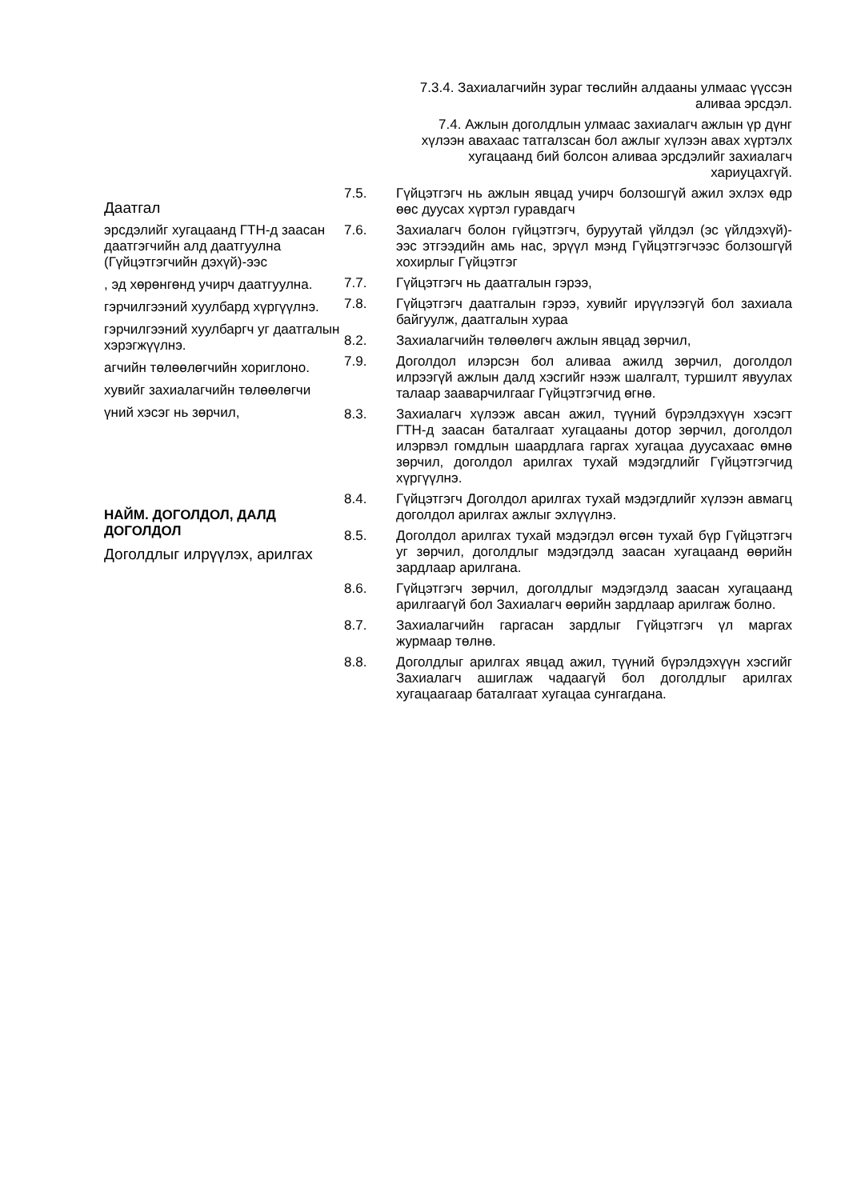Даатгал
эрсдэлийг хугацаанд ГТН-д заасан даатгэгчийн алд даатгуулна (Гүйцэтгэгчийн дэхүй)-ээс
, эд хөрөнгөнд учирч даатгуулна.
гэрчилгээний хуулбард хүргүүлнэ.
гэрчилгээний хуулбаргч уг даатгалын хэрэгжүүлнэ.
агчийн төлөөлөгчийн хориглоно.
хувийг захиалагчийн төлөөлөгчи
үний хэсэг нь зөрчил,
НАЙМ. ДОГОЛДОЛ, ДАЛД ДОГОЛДОЛ
Доголдлыг илрүүлэх, арилгах
7.3.4. Захиалагчийн зураг төслийн алдааны улмаас үүссэн аливаа эрсдэл.
7.4. Ажлын доголдлын улмаас захиалагч ажлын үр дүнг хүлээн авахаас татгалзсан бол ажлыг хүлээн авах хүртэлх хугацаанд бий болсон аливаа эрсдэлийг захиалагч хариуцахгүй.
7.5. Гүйцэтгэгч нь ажлын явцад учирч болзошгүй ажил эхлэх өдр өөс дуусах хүртэл гуравдагч
7.6. Захиалагч болон гүйцэтгэгч, буруутай үйлдэл (эс үйлдэхүй)-ээс этгээдийн амь нас, эрүүл мэнд Гүйцэтгэгчээс болзошгүй хохирлыг Гүйцэтгэг
7.7. Гүйцэтгэгч нь даатгалын гэрээ,
7.8. Гүйцэтгэгч даатгалын гэрээ, хувийг ирүүлээгүй бол захиала байгуулж, даатгалын хураа
8.2. Захиалагчийн төлөөлөгч ажлын явцад зөрчил,
7.9. Доголдол илэрсэн бол аливаа ажилд зөрчил, доголдол илрээгүй ажлын далд хэсгийг нээж шалгалт, туршилт явуулах талаар зааварчилгааг Гүйцэтгэгчид өгнө.
8.3. Захиалагч хүлээж авсан ажил, түүний бүрэлдэхүүн хэсэгт ГТН-д заасан баталгаат хугацааны дотор зөрчил, доголдол илэрвэл гомдлын шаардлага гаргах хугацаа дуусахаас өмнө зөрчил, доголдол арилгах тухай мэдэгдлийг Гүйцэтгэгчид хүргүүлнэ.
8.4. Гүйцэтгэгч Доголдол арилгах тухай мэдэгдлийг хүлээн авмагц доголдол арилгах ажлыг эхлүүлнэ.
8.5. Доголдол арилгах тухай мэдэгдэл өгсөн тухай бүр Гүйцэтгэгч уг зөрчил, доголдлыг мэдэгдэлд заасан хугацаанд өөрийн зардлаар арилгана.
8.6. Гүйцэтгэгч зөрчил, доголдлыг мэдэгдэлд заасан хугацаанд арилгаагүй бол Захиалагч өөрийн зардлаар арилгаж болно.
8.7. Захиалагчийн гаргасан зардлыг Гүйцэтгэгч үл маргах журмаар төлнө.
8.8. Доголдлыг арилгах явцад ажил, түүний бүрэлдэхүүн хэсгийг Захиалагч ашиглаж чадаагүй бол доголдлыг арилгах хугацаагаар баталгаат хугацаа сунгагдана.